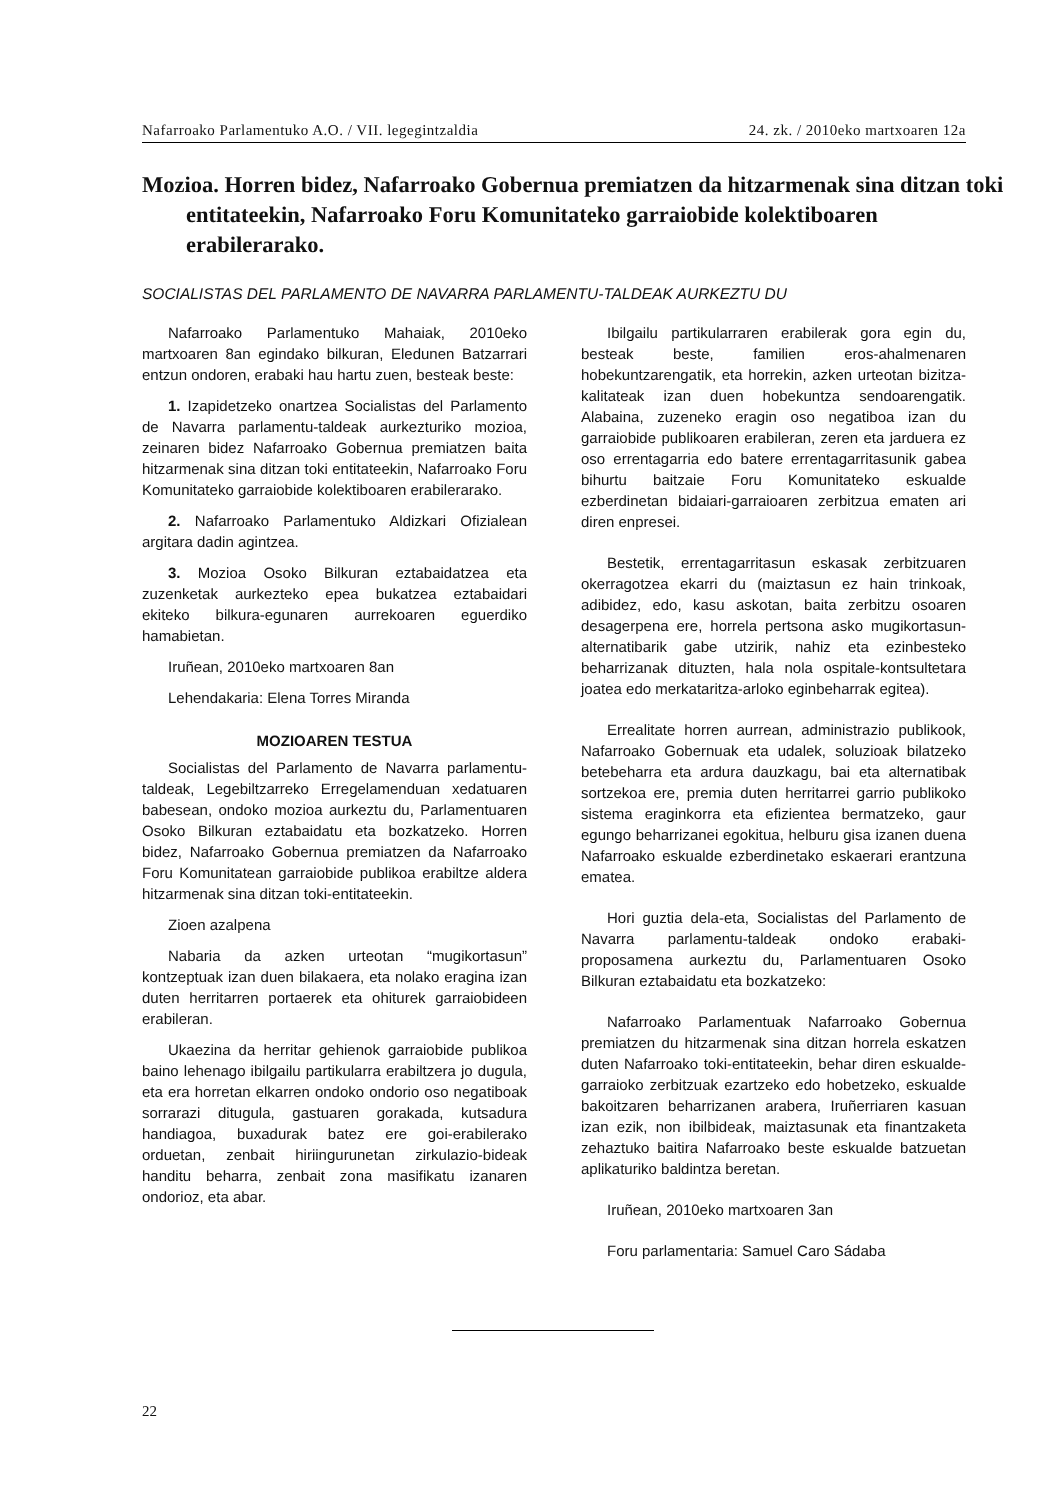Nafarroako Parlamentuko A.O. / VII. legegintzaldia 24. zk. / 2010eko martxoaren 12a
Mozioa. Horren bidez, Nafarroako Gobernua premiatzen da hitzarmenak sina ditzan toki entitateekin, Nafarroako Foru Komunitateko garraiobide kolektiboaren erabilerarako.
SOCIALISTAS DEL PARLAMENTO DE NAVARRA PARLAMENTU-TALDEAK AURKEZTU DU
Nafarroako Parlamentuko Mahaiak, 2010eko martxoaren 8an egindako bilkuran, Eledunen Batzarrari entzun ondoren, erabaki hau hartu zuen, besteak beste:
1. Izapidetzeko onartzea Socialistas del Parlamento de Navarra parlamentu-taldeak aurkezturiko mozioa, zeinaren bidez Nafarroako Gobernua premiatzen baita hitzarmenak sina ditzan toki entitateekin, Nafarroako Foru Komunitateko garraiobide kolektiboaren erabilerarako.
2. Nafarroako Parlamentuko Aldizkari Ofizialean argitara dadin agintzea.
3. Mozioa Osoko Bilkuran eztabaidatzea eta zuzenketak aurkezteko epea bukatzea eztabaidari ekiteko bilkura-egunaren aurrekoaren eguerdiko hamabietan.
Iruñean, 2010eko martxoaren 8an
Lehendakaria: Elena Torres Miranda
MOZIOAREN TESTUA
Socialistas del Parlamento de Navarra parlamentu-taldeak, Legebiltzarreko Erregelamenduan xedatuaren babesean, ondoko mozioa aurkeztu du, Parlamentuaren Osoko Bilkuran eztabaidatu eta bozkatzeko. Horren bidez, Nafarroako Gobernua premiatzen da Nafarroako Foru Komunitatean garraiobide publikoa erabiltze aldera hitzarmenak sina ditzan toki-entitateekin.
Zioen azalpena
Nabaria da azken urteotan “mugikortasun” kontzeptuak izan duen bilakaera, eta nolako eragina izan duten herritarren portaerek eta ohiturek garraiobideen erabileran.
Ukaezina da herritar gehienok garraiobide publikoa baino lehenago ibilgailu partikularra erabiltzera jo dugula, eta era horretan elkarren ondoko ondorio oso negatiboak sorrarazi ditugula, gastuaren gorakada, kutsadura handiagoa, buxadurak batez ere goi-erabilerako orduetan, zenbait hiriingurunetan zirkulazio-bideak handitu beharra, zenbait zona masifikatu izanaren ondorioz, eta abar.
Ibilgailu partikularraren erabilerak gora egin du, besteak beste, familien eros-ahalmenaren hobekuntzarengatik, eta horrekin, azken urteotan bizitza-kalitateak izan duen hobekuntza sendoarengatik. Alabaina, zuzeneko eragin oso negatiboa izan du garraiobide publikoaren erabileran, zeren eta jarduera ez oso errentagarria edo batere errentagarritasunik gabea bihurtu baitzaie Foru Komunitateko eskualde ezberdinetan bidaiari-garraioaren zerbitzua ematen ari diren enpresei.
Bestetik, errentagarritasun eskasak zerbitzuaren okerragotzea ekarri du (maiztasun ez hain trinkoak, adibidez, edo, kasu askotan, baita zerbitzu osoaren desagerpena ere, horrela pertsona asko mugikortasun-alternatibarik gabe utzirik, nahiz eta ezinbesteko beharrizanak dituzten, hala nola ospitale-kontsultetara joatea edo merkataritza-arloko eginbeharrak egitea).
Errealitate horren aurrean, administrazio publikook, Nafarroako Gobernuak eta udalek, soluzioak bilatzeko betebeharra eta ardura dauzkagu, bai eta alternatibak sortzekoa ere, premia duten herritarrei garrio publikoko sistema eraginkorra eta efizientea bermatzeko, gaur egungo beharrizanei egokitua, helburu gisa izanen duena Nafarroako eskualde ezberdinetako eskaerari erantzuna ematea.
Hori guztia dela-eta, Socialistas del Parlamento de Navarra parlamentu-taldeak ondoko erabaki-proposamena aurkeztu du, Parlamentuaren Osoko Bilkuran eztabaidatu eta bozkatzeko:
Nafarroako Parlamentuak Nafarroako Gobernua premiatzen du hitzarmenak sina ditzan horrela eskatzen duten Nafarroako toki-entitateekin, behar diren eskualde-garraioko zerbitzuak ezartzeko edo hobetzeko, eskualde bakoitzaren beharrizanen arabera, Iruñerriaren kasuan izan ezik, non ibilbideak, maiztasunak eta finantzaketa zehaztuko baitira Nafarroako beste eskualde batzuetan aplikaturiko baldintza beretan.
Iruñean, 2010eko martxoaren 3an
Foru parlamentaria: Samuel Caro Sádaba
22